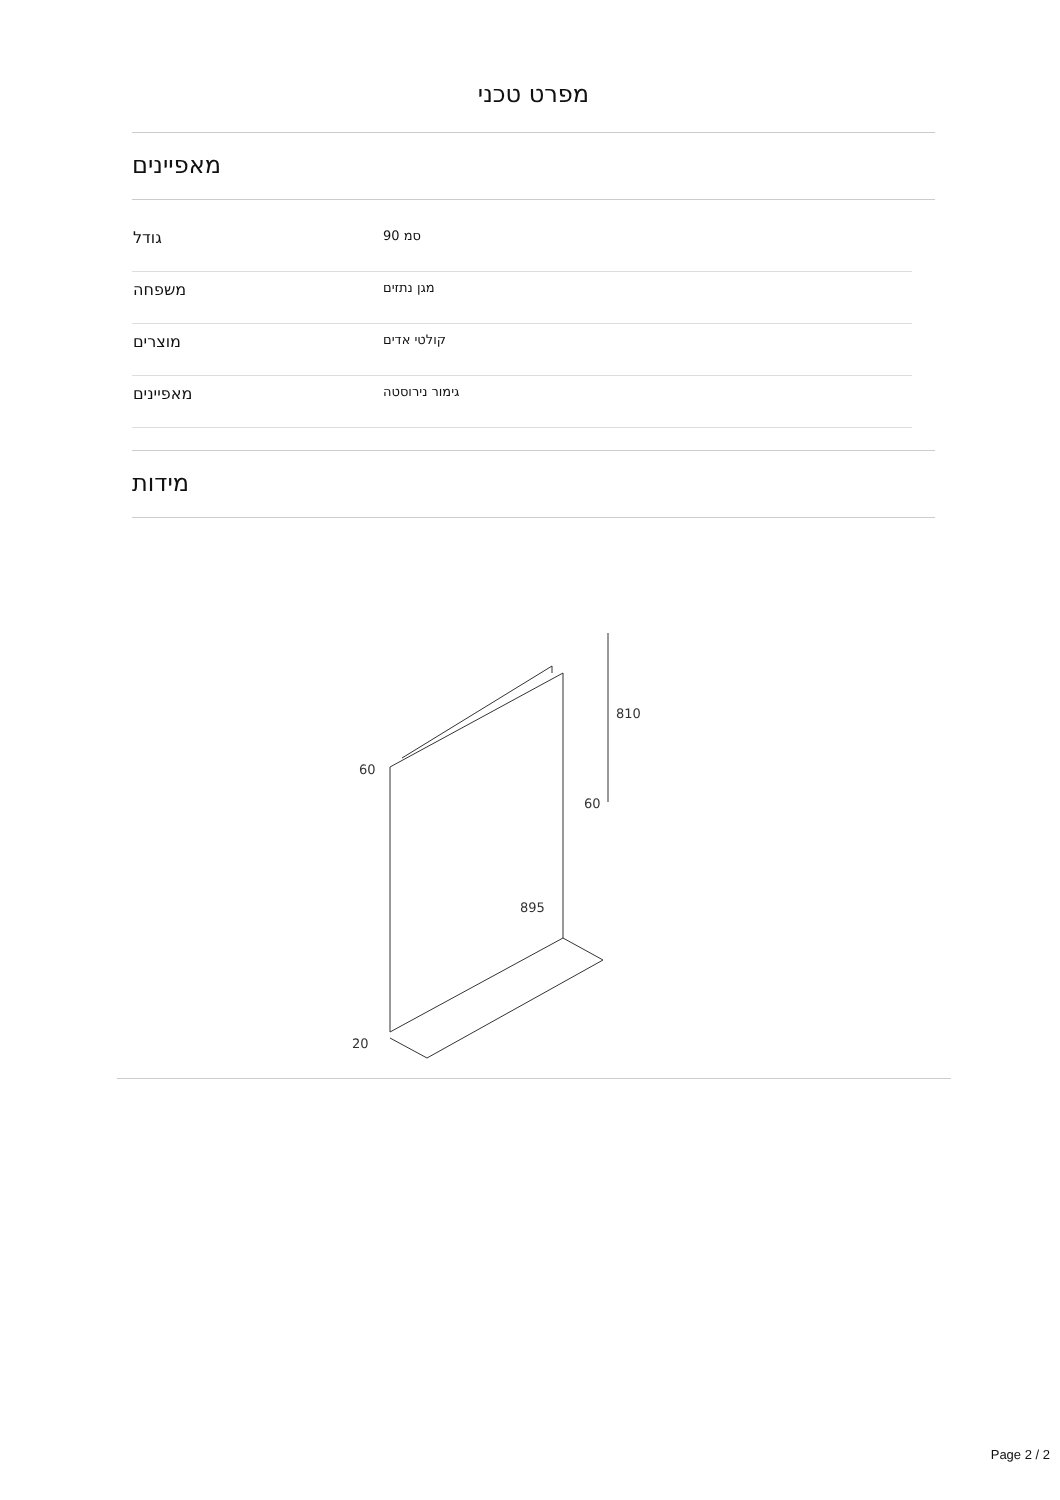מפרט טכני
מאפיינים
| גודל | 90 סמ |
| משפחה | מגן נתזים |
| מוצרים | קולטי אדים |
| מאפיינים | גימור נירוסטה |
מידות
810
60
60
895
20
Page 2 / 2